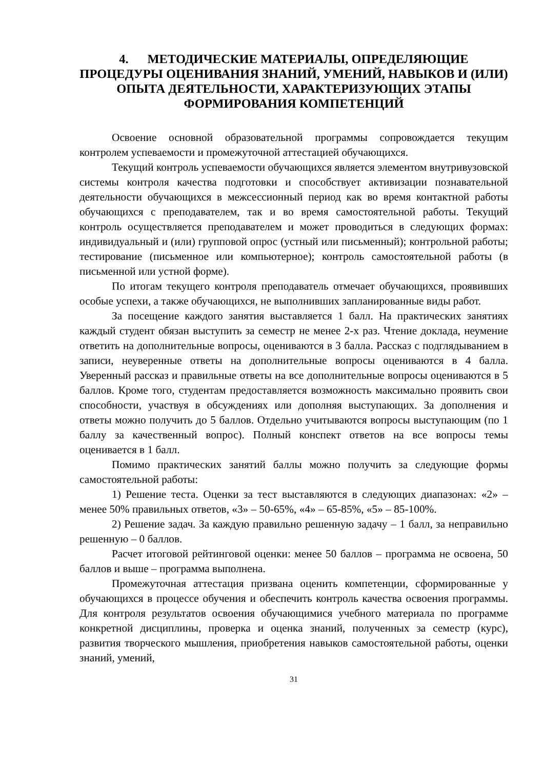4. МЕТОДИЧЕСКИЕ МАТЕРИАЛЫ, ОПРЕДЕЛЯЮЩИЕ ПРОЦЕДУРЫ ОЦЕНИВАНИЯ ЗНАНИЙ, УМЕНИЙ, НАВЫКОВ И (ИЛИ) ОПЫТА ДЕЯТЕЛЬНОСТИ, ХАРАКТЕРИЗУЮЩИХ ЭТАПЫ ФОРМИРОВАНИЯ КОМПЕТЕНЦИЙ
Освоение основной образовательной программы сопровождается текущим контролем успеваемости и промежуточной аттестацией обучающихся.
Текущий контроль успеваемости обучающихся является элементом внутривузовской системы контроля качества подготовки и способствует активизации познавательной деятельности обучающихся в межсессионный период как во время контактной работы обучающихся с преподавателем, так и во время самостоятельной работы. Текущий контроль осуществляется преподавателем и может проводиться в следующих формах: индивидуальный и (или) групповой опрос (устный или письменный); контрольной работы; тестирование (письменное или компьютерное); контроль самостоятельной работы (в письменной или устной форме).
По итогам текущего контроля преподаватель отмечает обучающихся, проявивших особые успехи, а также обучающихся, не выполнивших запланированные виды работ.
За посещение каждого занятия выставляется 1 балл. На практических занятиях каждый студент обязан выступить за семестр не менее 2-х раз. Чтение доклада, неумение ответить на дополнительные вопросы, оцениваются в 3 балла. Рассказ с подглядыванием в записи, неуверенные ответы на дополнительные вопросы оцениваются в 4 балла. Уверенный рассказ и правильные ответы на все дополнительные вопросы оцениваются в 5 баллов. Кроме того, студентам предоставляется возможность максимально проявить свои способности, участвуя в обсуждениях или дополняя выступающих. За дополнения и ответы можно получить до 5 баллов. Отдельно учитываются вопросы выступающим (по 1 баллу за качественный вопрос). Полный конспект ответов на все вопросы темы оценивается в 1 балл.
Помимо практических занятий баллы можно получить за следующие формы самостоятельной работы:
1) Решение теста. Оценки за тест выставляются в следующих диапазонах: «2» – менее 50% правильных ответов, «3» – 50-65%, «4» – 65-85%, «5» – 85-100%.
2) Решение задач. За каждую правильно решенную задачу – 1 балл, за неправильно решенную – 0 баллов.
Расчет итоговой рейтинговой оценки: менее 50 баллов – программа не освоена, 50 баллов и выше – программа выполнена.
Промежуточная аттестация призвана оценить компетенции, сформированные у обучающихся в процессе обучения и обеспечить контроль качества освоения программы. Для контроля результатов освоения обучающимися учебного материала по программе конкретной дисциплины, проверка и оценка знаний, полученных за семестр (курс), развития творческого мышления, приобретения навыков самостоятельной работы, оценки знаний, умений,
31